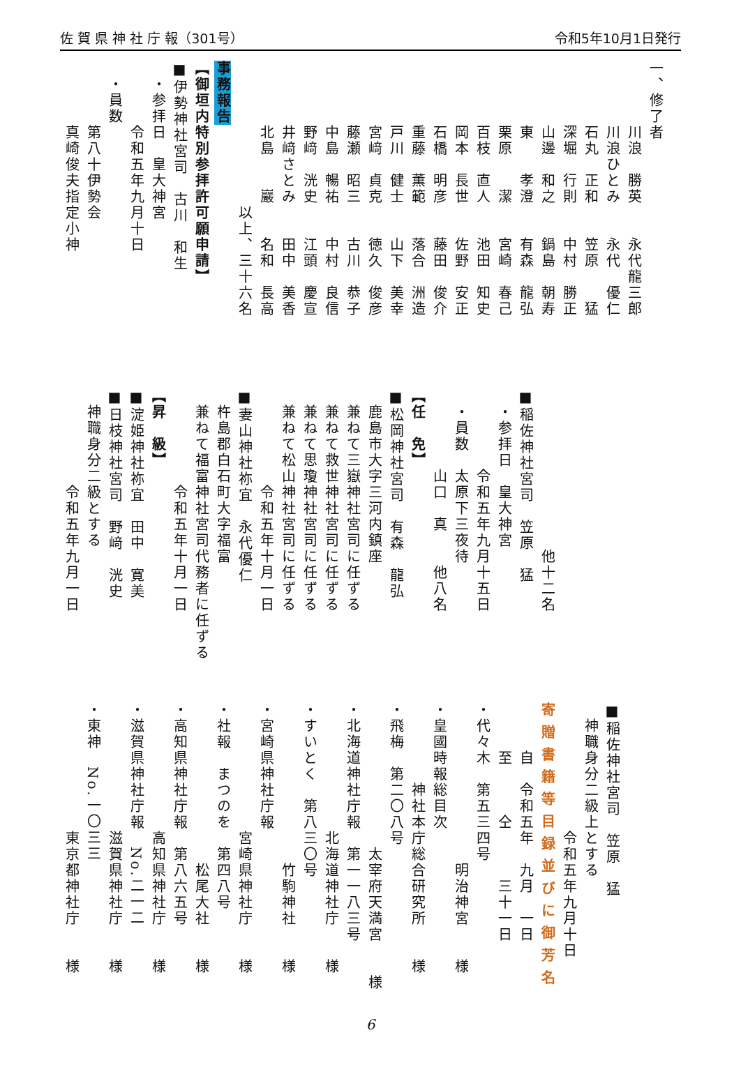佐 賀 県 神 社 庁 報（301号） 令和5年10月1日発行
一、修了者
　　　　川浪　勝英　　永代龍三郎
　　　　川浪ひとみ　　永代　優仁
　　　　石丸　正和　　笠原　　猛
　　　　深堀　行則　　中村　勝正
　　　　山邊　和之　　鍋島　朝寿
　　　　東　　孝澄　　有森　龍弘
　　　　栗原　　潔　　宮崎　春己
　　　　百枝　直人　　池田　知史
　　　　岡本　長世　　佐野　安正
　　　　石橋　明彦　　藤田　俊介
　　　　重藤　薫範　　落合　洲造
　　　　戸川　健士　　山下　美幸
　　　　宮﨑　貞克　　徳久　俊彦
　　　　藤瀬　昭三　　古川　恭子
　　　　中島　暢祐　　中村　良信
　　　　野﨑　洸史　　江頭　慶宣
　　　　井﨑さとみ　　田中　美香
　　　　北島　　巖　　名和　長高
　　　　　　　　　以上、三十六名
事務報告
【御垣内特別参拝許可願申請】
■伊勢神社宮司　古川　和生
　・参拝日　皇大神宮
　　　　令和五年九月十日
　・員数
　　　　第八十伊勢会
　　　　真崎俊夫指定小神
　　　　　　　　　　他十二名
■稲佐神社宮司　笠原　猛
　・参拝日　皇大神宮
　　　　　令和五年九月十五日
　・員数　太原下三夜待
　　　　　山口　真　　他八名
【任　免】
■松岡神社宮司　有森　龍弘
　鹿島市大字三河内鎮座
　兼ねて三嶽神社宮司に任ずる
　兼ねて救世神社宮司に任ずる
　兼ねて思瓊神社宮司に任ずる
　兼ねて松山神社宮司に任ずる
　　　　　　令和五年十月一日
■妻山神社祢宜　永代優仁
　杵島郡白石町大字福富
　兼ねて福富神社宮司代務者に任ずる
　　　　　　令和五年十月一日
【昇　級】
■淀姫神社祢宜　田中　寛美
■日枝神社宮司　野﨑　洸史
　神職身分二級とする
　　　　　　令和五年九月一日
■稲佐神社宮司　笠原　猛
　神職身分二級上とする
　　　　　　　　令和五年九月十日
寄贈書籍等目録並びに御芳名
　　　自　令和五年　九月　一日
　　　至　　　仝　　　三十一日
・代々木　第五三四号
　　　　　　　　　　明治神宮　　様
・皇國時報総目次
　　　　　神社本庁総合研究所　　様
・飛梅　第二〇八号
　　　　　　　　　太宰府天満宮　　様
・北海道神社庁報　第一一八三号
　　　　　　　　北海道神社庁　　様
・すいとく　第八三〇号
　　　　　　　　　　竹駒神社　　様
・宮崎県神社庁報
　　　　　　　　宮崎県神社庁　　様
・社報　まつのを　第四八号
　　　　　　　　　　松尾大社　　様
・高知県神社庁報　第八六五号
　　　　　　　　高知県神社庁　　様
・滋賀県神社庁報　No.二一二
　　　　　　　　滋賀県神社庁　　様
・東神　No.一〇三三
　　　　　　　　東京都神社庁　　様
6